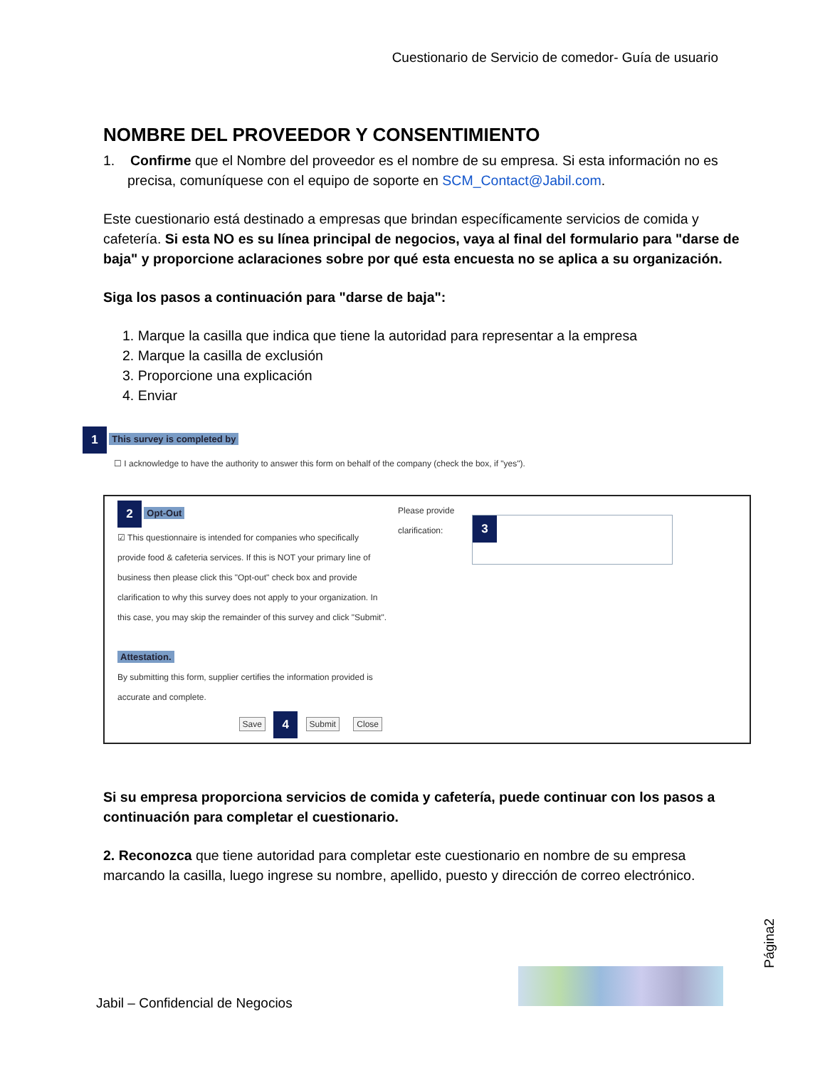Cuestionario de Servicio de comedor- Guía de usuario
NOMBRE DEL PROVEEDOR Y CONSENTIMIENTO
1. Confirme que el Nombre del proveedor es el nombre de su empresa. Si esta información no es precisa, comuníquese con el equipo de soporte en SCM_Contact@Jabil.com.
Este cuestionario está destinado a empresas que brindan específicamente servicios de comida y cafetería. Si esta NO es su línea principal de negocios, vaya al final del formulario para "darse de baja" y proporcione aclaraciones sobre por qué esta encuesta no se aplica a su organización.
Siga los pasos a continuación para "darse de baja":
1. Marque la casilla que indica que tiene la autoridad para representar a la empresa
2. Marque la casilla de exclusión
3. Proporcione una explicación
4. Enviar
1 This survey is completed by
☐ I acknowledge to have the authority to answer this form on behalf of the company (check the box, if "yes").
2 Opt-Out
☑ This questionnaire is intended for companies who specifically provide food & cafeteria services. If this is NOT your primary line of business then please click this "Opt-out" check box and provide clarification to why this survey does not apply to your organization. In this case, you may skip the remainder of this survey and click "Submit".
Attestation.
By submitting this form, supplier certifies the information provided is accurate and complete.
Save 4 Submit Close
Please provide clarification:
3
Si su empresa proporciona servicios de comida y cafetería, puede continuar con los pasos a continuación para completar el cuestionario.
2. Reconozca que tiene autoridad para completar este cuestionario en nombre de su empresa marcando la casilla, luego ingrese su nombre, apellido, puesto y dirección de correo electrónico.
Página2
Jabil – Confidencial de Negocios